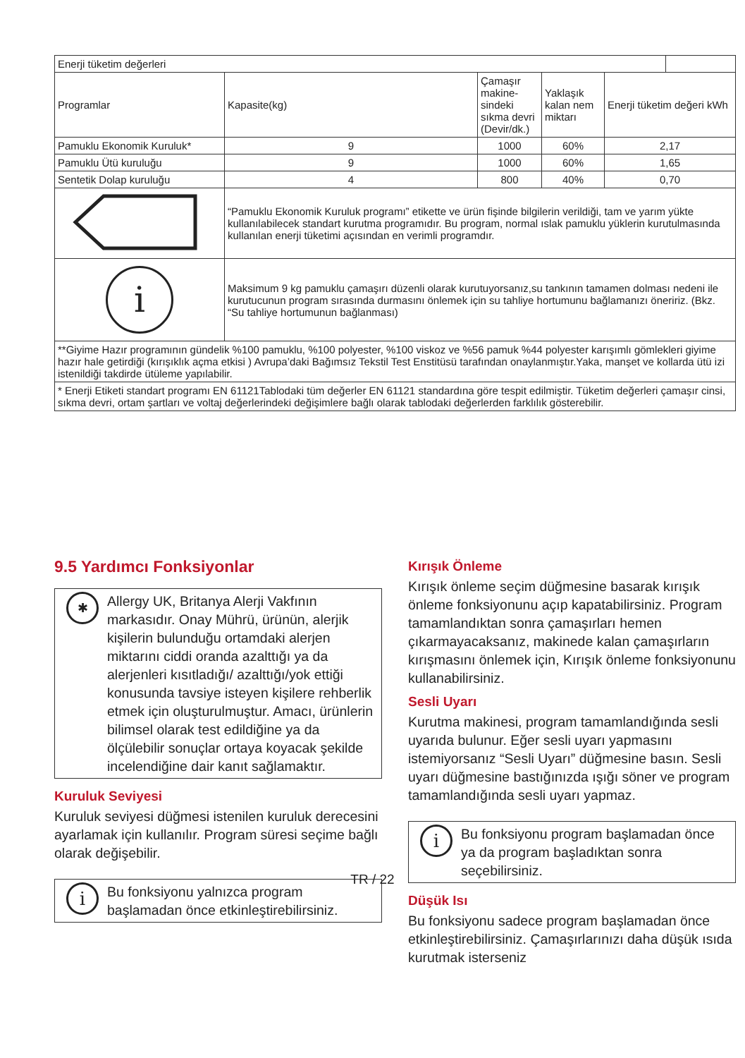| Enerji tüketim değerleri | | | | | |
| Programlar | Kapasite(kg) | Çamaşır makine-sindeki sıkma devri (Devir/dk.) | Yaklaşık kalan nem miktarı | Enerji tüketim değeri kWh | |
| Pamuklu Ekonomik Kuruluk* | 9 | 1000 | 60% | 2,17 | |
| Pamuklu Ütü kuruluğu | 9 | 1000 | 60% | 1,65 | |
| Sentetik Dolap kuruluğu | 4 | 800 | 40% | 0,70 | |
| | “Pamuklu Ekonomik Kuruluk programı” etikette ve ürün fişinde bilgilerin verildiği, tam ve yarım yükte kullanılabilecek standart kurutma programıdır. Bu program, normal ıslak pamuklu yüklerin kurutulmasında kullanılan enerji tüketimi açısından en verimli programdır. | | | | |
| i | Maksimum 9 kg pamuklu çamaşırı düzenli olarak kurutuyorsanız,su tankının tamamen dolması nedeni ile kurutucunun program sırasında durmasını önlemek için su tahliye hortumunu bağlamanızı öneririz. (Bkz. “Su tahliye hortumunun bağlanması) | | | | |
| **Giyime Hazır programının gündelik %100 pamuklu, %100 polyester, %100 viskoz ve %56 pamuk %44 polyester karışımlı gömlekleri giyime hazır hale getirdiği (kırışıklık açma etkisi ) Avrupa’daki Bağımsız Tekstil Test Enstitüsü tarafından onaylanmıştır.Yaka, manşet ve kollarda ütü izi istenildiği takdirde ütüleme yapılabilir. | | | | | |
| * Enerji Etiketi standart programı EN 61121Tablodaki tüm değerler EN 61121 standardına göre tespit edilmiştir. Tüketim değerleri çamaşır cinsi, sıkma devri, ortam şartları ve voltaj değerlerindeki değişimlere bağlı olarak tablodaki değerlerden farklılık gösterebilir. | | | | | |
9.5 Yardımcı Fonksiyonlar
✱
Allergy UK, Britanya Alerji Vakfının markasıdır. Onay Mührü, ürünün, alerjik kişilerin bulunduğu ortamdaki alerjen miktarını ciddi oranda azalttığı ya da alerjenleri kısıtladığı/ azalttığı/yok ettiği konusunda tavsiye isteyen kişilere rehberlik etmek için oluşturulmuştur. Amacı, ürünlerin bilimsel olarak test edildiğine ya da ölçülebilir sonuçlar ortaya koyacak şekilde incelendiğine dair kanıt sağlamaktır.
Kuruluk Seviyesi
Kuruluk seviyesi düğmesi istenilen kuruluk derecesini ayarlamak için kullanılır. Program süresi seçime bağlı olarak değişebilir.
i
Bu fonksiyonu yalnızca program başlamadan önce etkinleştirebilirsiniz.
Kırışık Önleme
Kırışık önleme seçim düğmesine basarak kırışık önleme fonksiyonunu açıp kapatabilirsiniz. Program tamamlandıktan sonra çamaşırları hemen çıkarmayacaksanız, makinede kalan çamaşırların kırışmasını önlemek için, Kırışık önleme fonksiyonunu kullanabilirsiniz.
Sesli Uyarı
Kurutma makinesi, program tamamlandığında sesli uyarıda bulunur. Eğer sesli uyarı yapmasını istemiyorsanız “Sesli Uyarı” düğmesine basın. Sesli uyarı düğmesine bastığınızda ışığı söner ve program tamamlandığında sesli uyarı yapmaz.
i
Bu fonksiyonu program başlamadan önce ya da program başladıktan sonra seçebilirsiniz.
Düşük Isı
Bu fonksiyonu sadece program başlamadan önce etkinleştirebilirsiniz. Çamaşırlarınızı daha düşük ısıda kurutmak isterseniz
TR / 22